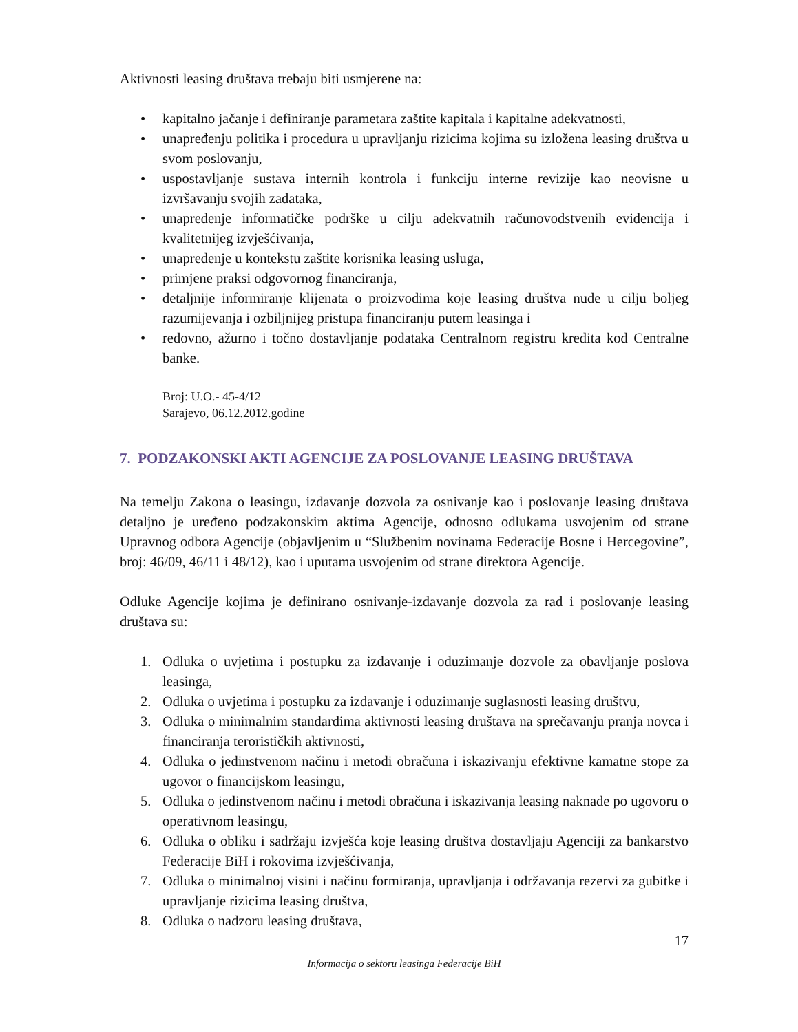Aktivnosti leasing društava trebaju biti usmjerene na:
• kapitalno jačanje i definiranje parametara zaštite kapitala i kapitalne adekvatnosti,
• unapređenju politika i procedura u upravljanju rizicima kojima su izložena leasing društva u svom poslovanju,
• uspostavljanje sustava internih kontrola i funkciju interne revizije kao neovisne u izvršavanju svojih zadataka,
• unapređenje informatičke podrške u cilju adekvatnih računovodstvenih evidencija i kvalitetnijeg izvješćivanja,
• unapređenje u kontekstu zaštite korisnika leasing usluga,
• primjene praksi odgovornog financiranja,
• detaljnije informiranje klijenata o proizvodima koje leasing društva nude u cilju boljeg razumijevanja i ozbiljnijeg pristupa financiranju putem leasinga i
• redovno, ažurno i točno dostavljanje podataka Centralnom registru kredita kod Centralne banke.
Broj: U.O.- 45-4/12
Sarajevo, 06.12.2012.godine
7. PODZAKONSKI AKTI AGENCIJE ZA POSLOVANJE LEASING DRUŠTAVA
Na temelju Zakona o leasingu, izdavanje dozvola za osnivanje kao i poslovanje leasing društava detaljno je uređeno podzakonskim aktima Agencije, odnosno odlukama usvojenim od strane Upravnog odbora Agencije (objavljenim u “Službenim novinama Federacije Bosne i Hercegovine”, broj: 46/09, 46/11 i 48/12), kao i uputama usvojenim od strane direktora Agencije.
Odluke Agencije kojima je definirano osnivanje-izdavanje dozvola za rad i poslovanje leasing društava su:
1. Odluka o uvjetima i postupku za izdavanje i oduzimanje dozvole za obavljanje poslova leasinga,
2. Odluka o uvjetima i postupku za izdavanje i oduzimanje suglasnosti leasing društvu,
3. Odluka o minimalnim standardima aktivnosti leasing društava na sprečavanju pranja novca i financiranja terorističkih aktivnosti,
4. Odluka o jedinstvenom načinu i metodi obračuna i iskazivanju efektivne kamatne stope za ugovor o financijskom leasingu,
5. Odluka o jedinstvenom načinu i metodi obračuna i iskazivanja leasing naknade po ugovoru o operativnom leasingu,
6. Odluka o obliku i sadržaju izvješća koje leasing društva dostavljaju Agenciji za bankarstvo Federacije BiH i rokovima izvješćivanja,
7. Odluka o minimalnoj visini i načinu formiranja, upravljanja i održavanja rezervi za gubitke i upravljanje rizicima leasing društva,
8. Odluka o nadzoru leasing društava,
17
Informacija o sektoru leasinga Federacije BiH